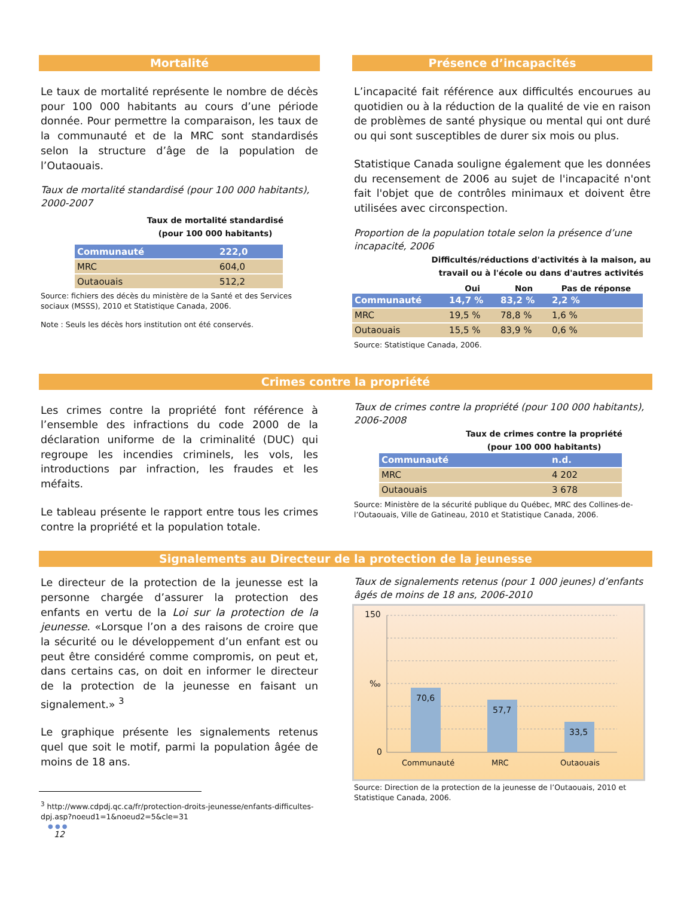Mortalité
Le taux de mortalité représente le nombre de décès pour 100 000 habitants au cours d’une période donnée. Pour permettre la comparaison, les taux de la communauté et de la MRC sont standardisés selon la structure d’âge de la population de l’Outaouais.
Taux de mortalité standardisé (pour 100 000 habitants), 2000-2007
Taux de mortalité standardisé
(pour 100 000 habitants)
| Communauté | 222,0 |
| MRC | 604,0 |
| Outaouais | 512,2 |
Source: fichiers des décès du ministère de la Santé et des Services sociaux (MSSS), 2010 et Statistique Canada, 2006.
Note : Seuls les décès hors institution ont été conservés.
Présence d’incapacités
L’incapacité fait référence aux difficultés encourues au quotidien ou à la réduction de la qualité de vie en raison de problèmes de santé physique ou mental qui ont duré ou qui sont susceptibles de durer six mois ou plus.
Statistique Canada souligne également que les données du recensement de 2006 au sujet de l'incapacité n'ont fait l'objet que de contrôles minimaux et doivent être utilisées avec circonspection.
Proportion de la population totale selon la présence d’une incapacité, 2006
Difficultés/réductions d'activités à la maison, au travail ou à l'école ou dans d'autres activités
| | Oui | Non | Pas de réponse |
| --- | --- | --- | --- |
| Communauté | 14,7 % | 83,2 % | 2,2 % |
| MRC | 19,5 % | 78,8 % | 1,6 % |
| Outaouais | 15,5 % | 83,9 % | 0,6 % |
Source: Statistique Canada, 2006.
Crimes contre la propriété
Les crimes contre la propriété font référence à l’ensemble des infractions du code 2000 de la déclaration uniforme de la criminalité (DUC) qui regroupe les incendies criminels, les vols, les introductions par infraction, les fraudes et les méfaits.
Le tableau présente le rapport entre tous les crimes contre la propriété et la population totale.
Taux de crimes contre la propriété (pour 100 000 habitants), 2006-2008
Taux de crimes contre la propriété
(pour 100 000 habitants)
| Communauté | n.d. |
| MRC | 4 202 |
| Outaouais | 3 678 |
Source: Ministère de la sécurité publique du Québec, MRC des Collines-de-l’Outaouais, Ville de Gatineau, 2010 et Statistique Canada, 2006.
Signalements au Directeur de la protection de la jeunesse
Le directeur de la protection de la jeunesse est la personne chargée d’assurer la protection des enfants en vertu de la Loi sur la protection de la jeunesse. «Lorsque l’on a des raisons de croire que la sécurité ou le développement d’un enfant est ou peut être considéré comme compromis, on peut et, dans certains cas, on doit en informer le directeur de la protection de la jeunesse en faisant un signalement.» <sup>3</sup>
Le graphique présente les signalements retenus quel que soit le motif, parmi la population âgée de moins de 18 ans.
<sup>3</sup> http://www.cdpdj.qc.ca/fr/protection-droits-jeunesse/enfants-difficultes-dpj.asp?noeud1=1&noeud2=5&cle=31
● ● ●
12
Taux de signalements retenus (pour 1 000 jeunes) d’enfants âgés de moins de 18 ans, 2006-2010
150
‰
0
70,6
57,7
33,5
Communauté MRC Outaouais
Source: Direction de la protection de la jeunesse de l’Outaouais, 2010 et Statistique Canada, 2006.